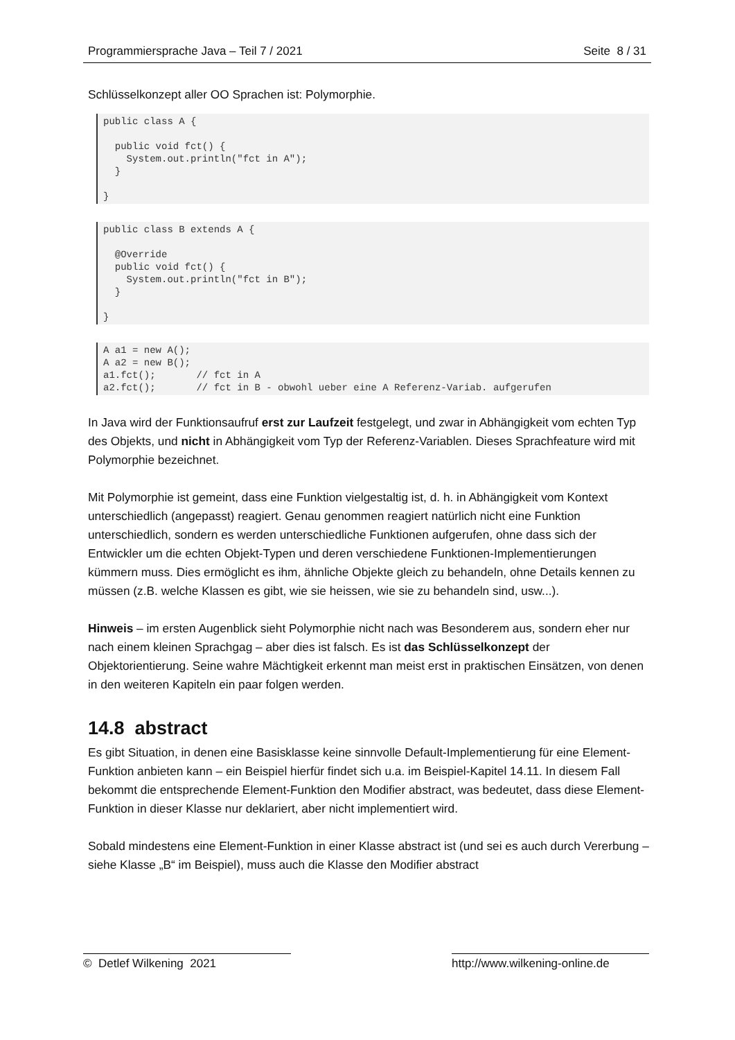Programmiersprache Java – Teil 7 / 2021 Seite 8 / 31
Schlüsselkonzept aller OO Sprachen ist: Polymorphie.
public class A {

  public void fct() {
    System.out.println("fct in A");
  }

}
public class B extends A {

  @Override
  public void fct() {
    System.out.println("fct in B");
  }

}
A a1 = new A();
A a2 = new B();
a1.fct();       // fct in A
a2.fct();       // fct in B - obwohl ueber eine A Referenz-Variab. aufgerufen
In Java wird der Funktionsaufruf erst zur Laufzeit festgelegt, und zwar in Abhängigkeit vom echten Typ des Objekts, und nicht in Abhängigkeit vom Typ der Referenz-Variablen. Dieses Sprachfeature wird mit Polymorphie bezeichnet.
Mit Polymorphie ist gemeint, dass eine Funktion vielgestaltig ist, d. h. in Abhängigkeit vom Kontext unterschiedlich (angepasst) reagiert. Genau genommen reagiert natürlich nicht eine Funktion unterschiedlich, sondern es werden unterschiedliche Funktionen aufgerufen, ohne dass sich der Entwickler um die echten Objekt-Typen und deren verschiedene Funktionen-Implementierungen kümmern muss. Dies ermöglicht es ihm, ähnliche Objekte gleich zu behandeln, ohne Details kennen zu müssen (z.B. welche Klassen es gibt, wie sie heissen, wie sie zu behandeln sind, usw...).
Hinweis – im ersten Augenblick sieht Polymorphie nicht nach was Besonderem aus, sondern eher nur nach einem kleinen Sprachgag – aber dies ist falsch. Es ist das Schlüsselkonzept der Objektorientierung. Seine wahre Mächtigkeit erkennt man meist erst in praktischen Einsätzen, von denen in den weiteren Kapiteln ein paar folgen werden.
14.8 abstract
Es gibt Situation, in denen eine Basisklasse keine sinnvolle Default-Implementierung für eine Element-Funktion anbieten kann – ein Beispiel hierfür findet sich u.a. im Beispiel-Kapitel 14.11. In diesem Fall bekommt die entsprechende Element-Funktion den Modifier abstract, was bedeutet, dass diese Element-Funktion in dieser Klasse nur deklariert, aber nicht implementiert wird.
Sobald mindestens eine Element-Funktion in einer Klasse abstract ist (und sei es auch durch Vererbung – siehe Klasse „B“ im Beispiel), muss auch die Klasse den Modifier abstract
© Detlef Wilkening 2021 http://www.wilkening-online.de